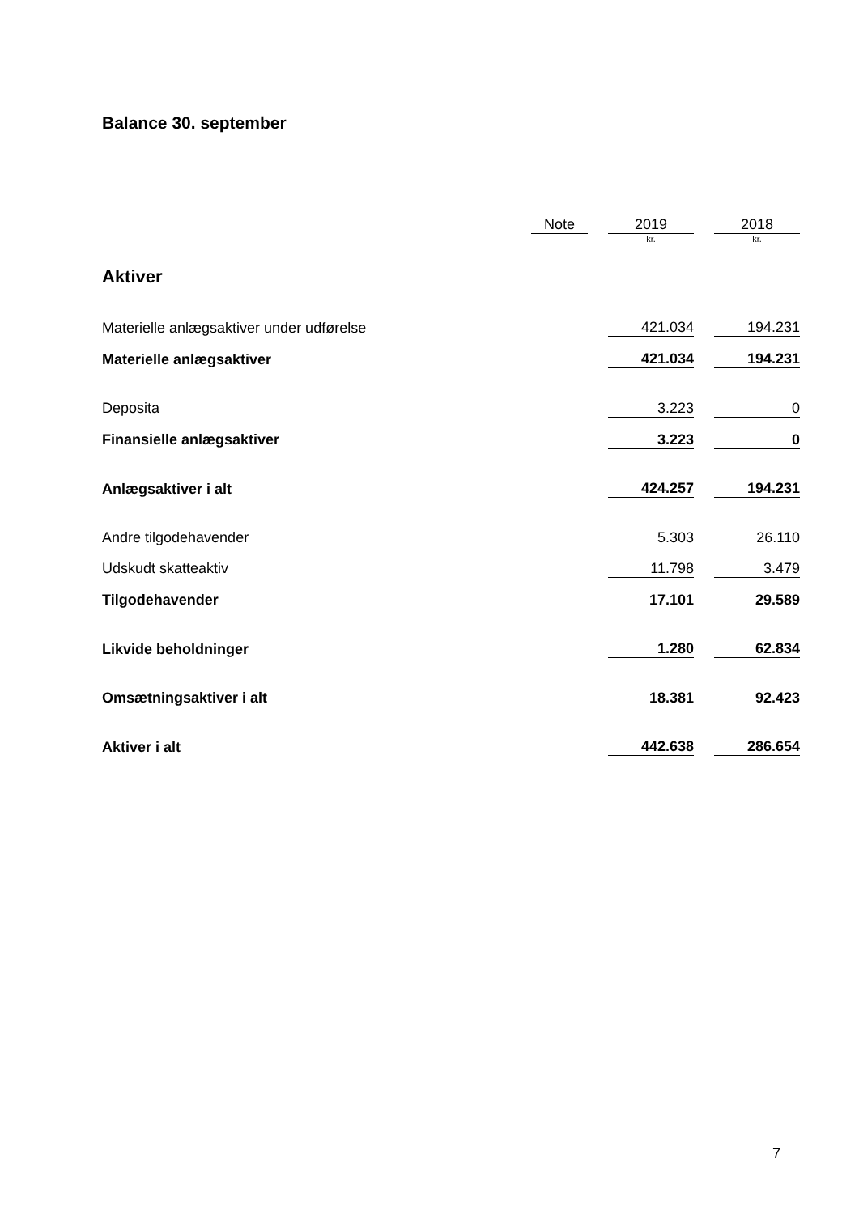Balance 30. september
| | Note | | 2019 | | 2018 |
| --- | --- | --- | --- | --- | --- |
| | | | kr. | | kr. |
| Aktiver | | | | | |
| Materielle anlægsaktiver under udførelse | | | 421.034 | | 194.231 |
| Materielle anlægsaktiver | | | 421.034 | | 194.231 |
| Deposita | | | 3.223 | | 0 |
| Finansielle anlægsaktiver | | | 3.223 | | 0 |
| Anlægsaktiver i alt | | | 424.257 | | 194.231 |
| Andre tilgodehavender | | | 5.303 | | 26.110 |
| Udskudt skatteaktiv | | | 11.798 | | 3.479 |
| Tilgodehavender | | | 17.101 | | 29.589 |
| Likvide beholdninger | | | 1.280 | | 62.834 |
| Omsætningsaktiver i alt | | | 18.381 | | 92.423 |
| Aktiver i alt | | | 442.638 | | 286.654 |
7